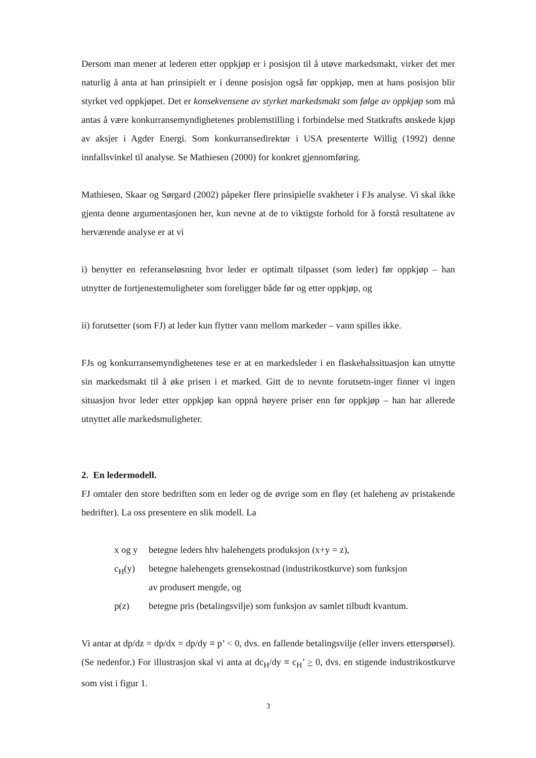Dersom man mener at lederen etter oppkjøp er i posisjon til å utøve markedsmakt, virker det mer naturlig å anta at han prinsipielt er i denne posisjon også før oppkjøp, men at hans posisjon blir styrket ved oppkjøpet. Det er konsekvensene av styrket markedsmakt som følge av oppkjøp som må antas å være konkurransemyndighetenes problemstilling i forbindelse med Statkrafts ønskede kjøp av aksjer i Agder Energi. Som konkurransedirektør i USA presenterte Willig (1992) denne innfallsvinkel til analyse. Se Mathiesen (2000) for konkret gjennomføring.
Mathiesen, Skaar og Sørgard (2002) påpeker flere prinsipielle svakheter i FJs analyse. Vi skal ikke gjenta denne argumentasjonen her, kun nevne at de to viktigste forhold for å forstå resultatene av herværende analyse er at vi
i) benytter en referanseløsning hvor leder er optimalt tilpasset (som leder) før oppkjøp – han utnytter de fortjenestemuligheter som foreligger både før og etter oppkjøp, og
ii) forutsetter (som FJ) at leder kun flytter vann mellom markeder – vann spilles ikke.
FJs og konkurransemyndighetenes tese er at en markedsleder i en flaskehalssituasjon kan utnytte sin markedsmakt til å øke prisen i et marked. Gitt de to nevnte forutsetn-inger finner vi ingen situasjon hvor leder etter oppkjøp kan oppnå høyere priser enn før oppkjøp – han har allerede utnyttet alle markedsmuligheter.
2. En ledermodell.
FJ omtaler den store bedriften som en leder og de øvrige som en fløy (et haleheng av pristakende bedrifter). La oss presentere en slik modell. La
x og y betegne leders hhv halehengets produksjon (x+y = z),
c<sub>H</sub>(y) betegne halehengets grensekostnad (industrikostkurve) som funksjon
av produsert mengde, og
p(z) betegne pris (betalingsvilje) som funksjon av samlet tilbudt kvantum.
Vi antar at dp/dz = dp/dx = dp/dy ≡ p’ < 0, dvs. en fallende betalingsvilje (eller invers etterspørsel). (Se nedenfor.) For illustrasjon skal vi anta at dc<sub>H</sub>/dy ≡ c<sub>H</sub>’ > 0, dvs. en stigende industrikostkurve som vist i figur 1.
3